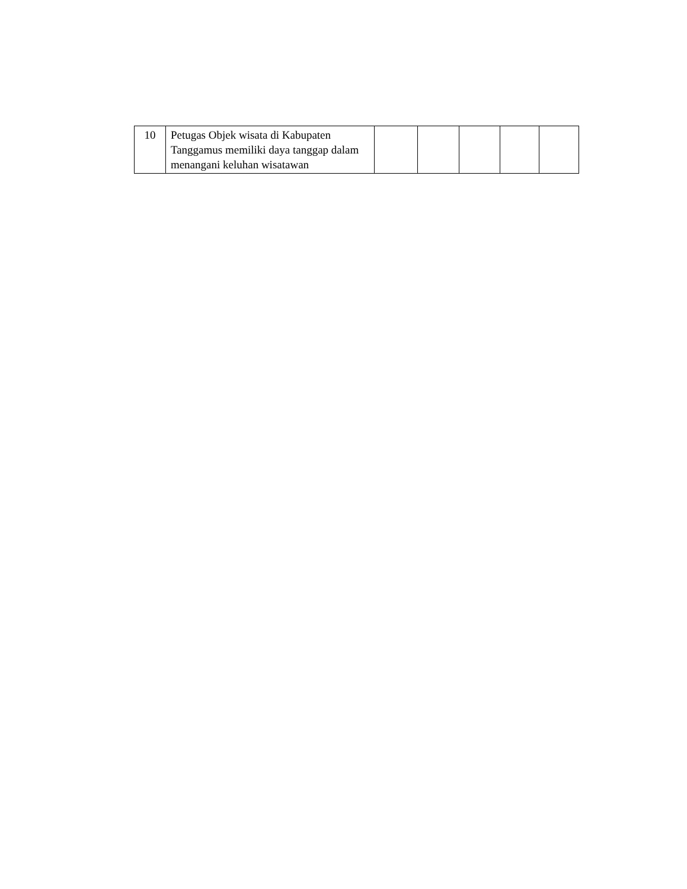| 10 | Petugas Objek wisata di Kabupaten Tanggamus memiliki daya tanggap dalam menangani keluhan wisatawan | | | | | |